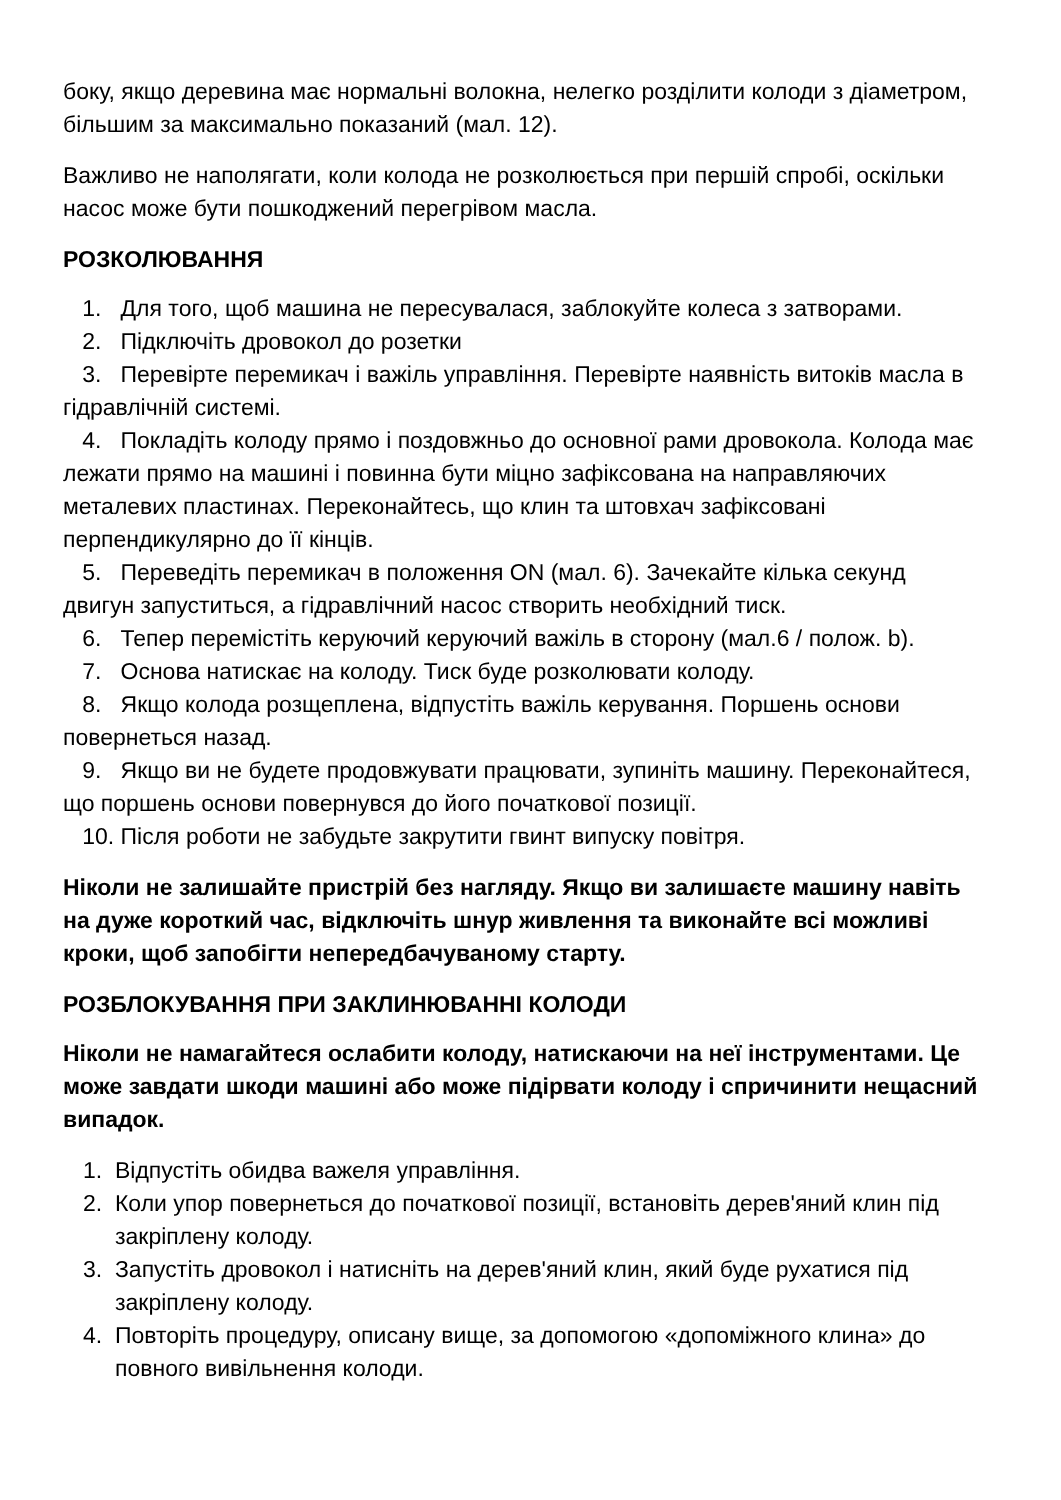боку, якщо деревина має нормальні волокна, нелегко розділити колоди з діаметром, більшим за максимально показаний (мал. 12).
Важливо не наполягати, коли колода не розколюється при першій спробі, оскільки насос може бути пошкоджений перегрівом масла.
РОЗКОЛЮВАННЯ
1. Для того, щоб машина не пересувалася, заблокуйте колеса з затворами.
2. Підключіть дровокол до розетки
3. Перевірте перемикач і важіль управління. Перевірте наявність витоків масла в гідравлічній системі.
4. Покладіть колоду прямо і поздовжньо до основної рами дровокола. Колода має лежати прямо на машині і повинна бути міцно зафіксована на направляючих металевих пластинах. Переконайтесь, що клин та штовхач зафіксовані перпендикулярно до її кінців.
5. Переведіть перемикач в положення ON (мал. 6). Зачекайте кілька секунд двигун запуститься, а гідравлічний насос створить необхідний тиск.
6. Тепер перемістіть керуючий керуючий важіль в сторону (мал.6 / полож. b).
7. Основа натискає на колоду. Тиск буде розколювати колоду.
8. Якщо колода розщеплена, відпустіть важіль керування. Поршень основи повернеться назад.
9. Якщо ви не будете продовжувати працювати, зупиніть машину. Переконайтеся, що поршень основи повернувся до його початкової позиції.
10. Після роботи не забудьте закрутити гвинт випуску повітря.
Ніколи не залишайте пристрій без нагляду. Якщо ви залишаєте машину навіть на дуже короткий час, відключіть шнур живлення та виконайте всі можливі кроки, щоб запобігти непередбачуваному старту.
РОЗБЛОКУВАННЯ ПРИ ЗАКЛИНЮВАННІ КОЛОДИ
Ніколи не намагайтеся ослабити колоду, натискаючи на неї інструментами. Це може завдати шкоди машині або може підірвати колоду і спричинити нещасний випадок.
1. Відпустіть обидва важеля управління.
2. Коли упор повернеться до початкової позиції, встановіть дерев'яний клин під закріплену колоду.
3. Запустіть дровокол і натисніть на дерев'яний клин, який буде рухатися під закріплену колоду.
4. Повторіть процедуру, описану вище, за допомогою «допоміжного клина» до повного вивільнення колоди.